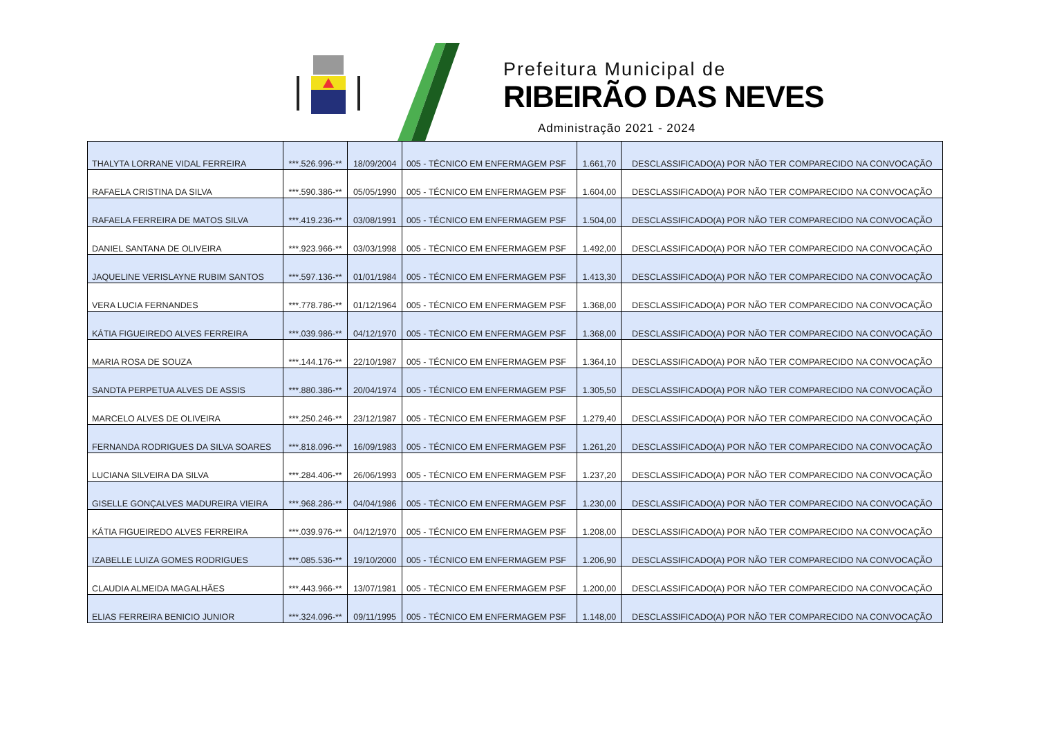Prefeitura Municipal de
RIBEIRÃO DAS NEVES
Administração 2021 - 2024
| THALYTA LORRANE VIDAL FERREIRA | ***.526.996-** | 18/09/2004 | 005 - TÉCNICO EM ENFERMAGEM PSF | 1.661,70 | DESCLASSIFICADO(A) POR NÃO TER COMPARECIDO NA CONVOCAÇÃO |
| RAFAELA CRISTINA DA SILVA | ***.590.386-** | 05/05/1990 | 005 - TÉCNICO EM ENFERMAGEM PSF | 1.604,00 | DESCLASSIFICADO(A) POR NÃO TER COMPARECIDO NA CONVOCAÇÃO |
| RAFAELA FERREIRA DE MATOS SILVA | ***.419.236-** | 03/08/1991 | 005 - TÉCNICO EM ENFERMAGEM PSF | 1.504,00 | DESCLASSIFICADO(A) POR NÃO TER COMPARECIDO NA CONVOCAÇÃO |
| DANIEL SANTANA DE OLIVEIRA | ***.923.966-** | 03/03/1998 | 005 - TÉCNICO EM ENFERMAGEM PSF | 1.492,00 | DESCLASSIFICADO(A) POR NÃO TER COMPARECIDO NA CONVOCAÇÃO |
| JAQUELINE VERISLAYNE RUBIM SANTOS | ***.597.136-** | 01/01/1984 | 005 - TÉCNICO EM ENFERMAGEM PSF | 1.413,30 | DESCLASSIFICADO(A) POR NÃO TER COMPARECIDO NA CONVOCAÇÃO |
| VERA LUCIA FERNANDES | ***.778.786-** | 01/12/1964 | 005 - TÉCNICO EM ENFERMAGEM PSF | 1.368,00 | DESCLASSIFICADO(A) POR NÃO TER COMPARECIDO NA CONVOCAÇÃO |
| KÁTIA FIGUEIREDO ALVES FERREIRA | ***.039.986-** | 04/12/1970 | 005 - TÉCNICO EM ENFERMAGEM PSF | 1.368,00 | DESCLASSIFICADO(A) POR NÃO TER COMPARECIDO NA CONVOCAÇÃO |
| MARIA ROSA DE SOUZA | ***.144.176-** | 22/10/1987 | 005 - TÉCNICO EM ENFERMAGEM PSF | 1.364,10 | DESCLASSIFICADO(A) POR NÃO TER COMPARECIDO NA CONVOCAÇÃO |
| SANDTA PERPETUA ALVES DE ASSIS | ***.880.386-** | 20/04/1974 | 005 - TÉCNICO EM ENFERMAGEM PSF | 1.305,50 | DESCLASSIFICADO(A) POR NÃO TER COMPARECIDO NA CONVOCAÇÃO |
| MARCELO ALVES DE OLIVEIRA | ***.250.246-** | 23/12/1987 | 005 - TÉCNICO EM ENFERMAGEM PSF | 1.279,40 | DESCLASSIFICADO(A) POR NÃO TER COMPARECIDO NA CONVOCAÇÃO |
| FERNANDA RODRIGUES DA SILVA SOARES | ***.818.096-** | 16/09/1983 | 005 - TÉCNICO EM ENFERMAGEM PSF | 1.261,20 | DESCLASSIFICADO(A) POR NÃO TER COMPARECIDO NA CONVOCAÇÃO |
| LUCIANA SILVEIRA DA SILVA | ***.284.406-** | 26/06/1993 | 005 - TÉCNICO EM ENFERMAGEM PSF | 1.237,20 | DESCLASSIFICADO(A) POR NÃO TER COMPARECIDO NA CONVOCAÇÃO |
| GISELLE GONÇALVES MADUREIRA VIEIRA | ***.968.286-** | 04/04/1986 | 005 - TÉCNICO EM ENFERMAGEM PSF | 1.230,00 | DESCLASSIFICADO(A) POR NÃO TER COMPARECIDO NA CONVOCAÇÃO |
| KÁTIA FIGUEIREDO ALVES FERREIRA | ***.039.976-** | 04/12/1970 | 005 - TÉCNICO EM ENFERMAGEM PSF | 1.208,00 | DESCLASSIFICADO(A) POR NÃO TER COMPARECIDO NA CONVOCAÇÃO |
| IZABELLE LUIZA GOMES RODRIGUES | ***.085.536-** | 19/10/2000 | 005 - TÉCNICO EM ENFERMAGEM PSF | 1.206,90 | DESCLASSIFICADO(A) POR NÃO TER COMPARECIDO NA CONVOCAÇÃO |
| CLAUDIA ALMEIDA MAGALHÃES | ***.443.966-** | 13/07/1981 | 005 - TÉCNICO EM ENFERMAGEM PSF | 1.200,00 | DESCLASSIFICADO(A) POR NÃO TER COMPARECIDO NA CONVOCAÇÃO |
| ELIAS FERREIRA BENICIO JUNIOR | ***.324.096-** | 09/11/1995 | 005 - TÉCNICO EM ENFERMAGEM PSF | 1.148,00 | DESCLASSIFICADO(A) POR NÃO TER COMPARECIDO NA CONVOCAÇÃO |